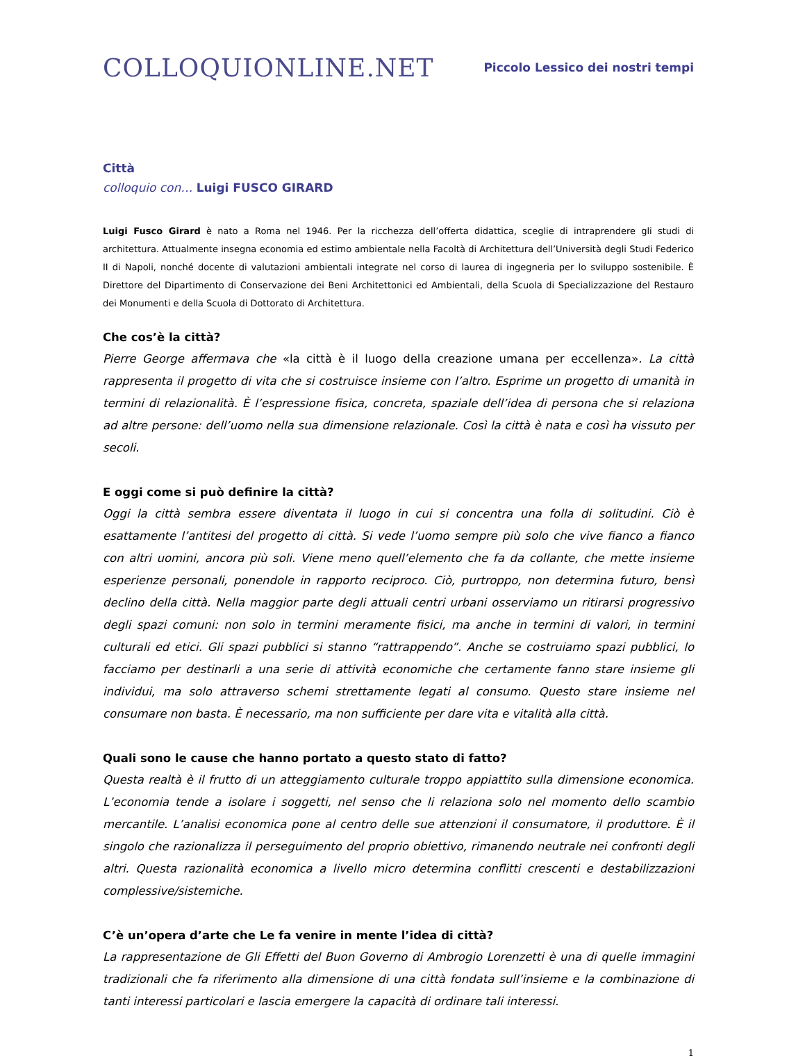COLLOQUIONLINE.NET
Piccolo Lessico dei nostri tempi
Città
colloquio con… Luigi FUSCO GIRARD
Luigi Fusco Girard è nato a Roma nel 1946. Per la ricchezza dell’offerta didattica, sceglie di intraprendere gli studi di architettura. Attualmente insegna economia ed estimo ambientale nella Facoltà di Architettura dell’Università degli Studi Federico II di Napoli, nonché docente di valutazioni ambientali integrate nel corso di laurea di ingegneria per lo sviluppo sostenibile. È Direttore del Dipartimento di Conservazione dei Beni Architettonici ed Ambientali, della Scuola di Specializzazione del Restauro dei Monumenti e della Scuola di Dottorato di Architettura.
Che cos’è la città?
Pierre George affermava che «la città è il luogo della creazione umana per eccellenza». La città rappresenta il progetto di vita che si costruisce insieme con l’altro. Esprime un progetto di umanità in termini di relazionalità. È l’espressione fisica, concreta, spaziale dell’idea di persona che si relaziona ad altre persone: dell’uomo nella sua dimensione relazionale. Così la città è nata e così ha vissuto per secoli.
E oggi come si può definire la città?
Oggi la città sembra essere diventata il luogo in cui si concentra una folla di solitudini. Ciò è esattamente l’antitesi del progetto di città. Si vede l’uomo sempre più solo che vive fianco a fianco con altri uomini, ancora più soli. Viene meno quell’elemento che fa da collante, che mette insieme esperienze personali, ponendole in rapporto reciproco. Ciò, purtroppo, non determina futuro, bensì declino della città. Nella maggior parte degli attuali centri urbani osserviamo un ritirarsi progressivo degli spazi comuni: non solo in termini meramente fisici, ma anche in termini di valori, in termini culturali ed etici. Gli spazi pubblici si stanno “rattrappendo”. Anche se costruiamo spazi pubblici, lo facciamo per destinarli a una serie di attività economiche che certamente fanno stare insieme gli individui, ma solo attraverso schemi strettamente legati al consumo. Questo stare insieme nel consumare non basta. È necessario, ma non sufficiente per dare vita e vitalità alla città.
Quali sono le cause che hanno portato a questo stato di fatto?
Questa realtà è il frutto di un atteggiamento culturale troppo appiattito sulla dimensione economica. L’economia tende a isolare i soggetti, nel senso che li relaziona solo nel momento dello scambio mercantile. L’analisi economica pone al centro delle sue attenzioni il consumatore, il produttore. È il singolo che razionalizza il perseguimento del proprio obiettivo, rimanendo neutrale nei confronti degli altri. Questa razionalità economica a livello micro determina conflitti crescenti e destabilizzazioni complessive/sistemiche.
C’è un’opera d’arte che Le fa venire in mente l’idea di città?
La rappresentazione de Gli Effetti del Buon Governo di Ambrogio Lorenzetti è una di quelle immagini tradizionali che fa riferimento alla dimensione di una città fondata sull’insieme e la combinazione di tanti interessi particolari e lascia emergere la capacità di ordinare tali interessi.
1